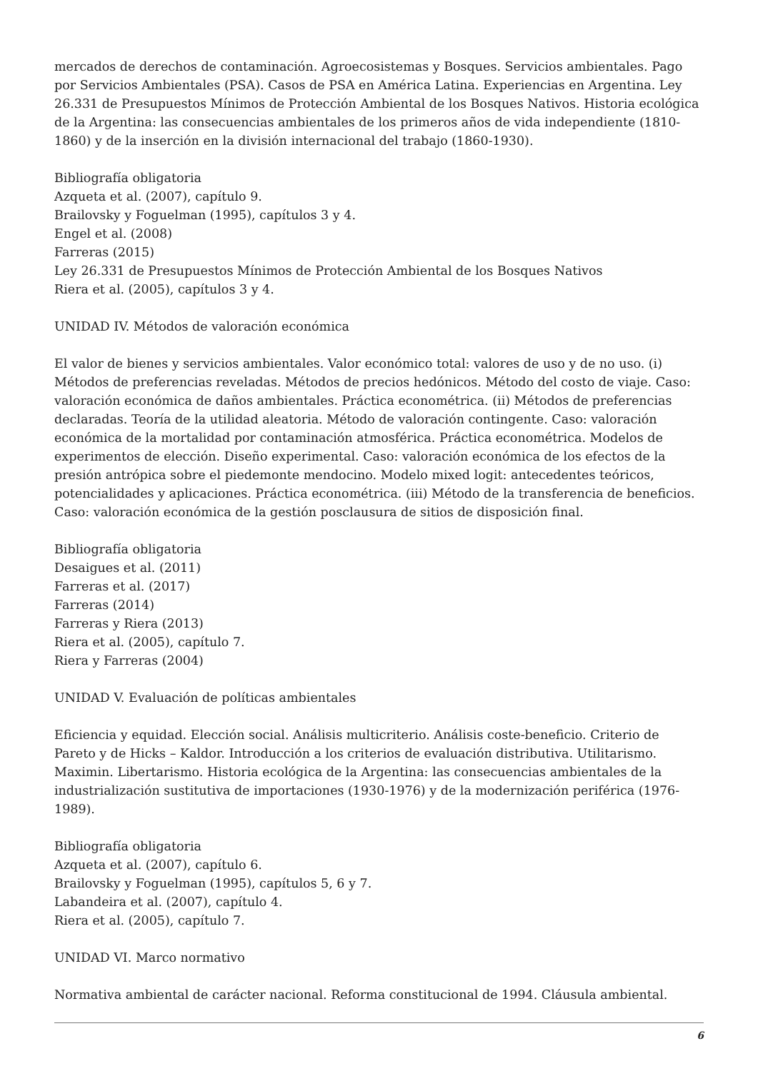mercados de derechos de contaminación. Agroecosistemas y Bosques. Servicios ambientales. Pago por Servicios Ambientales (PSA). Casos de PSA en América Latina. Experiencias en Argentina. Ley 26.331 de Presupuestos Mínimos de Protección Ambiental de los Bosques Nativos. Historia ecológica de la Argentina: las consecuencias ambientales de los primeros años de vida independiente (1810-1860) y de la inserción en la división internacional del trabajo (1860-1930).
Bibliografía obligatoria
Azqueta et al. (2007), capítulo 9.
Brailovsky y Foguelman (1995), capítulos 3 y 4.
Engel et al. (2008)
Farreras (2015)
Ley 26.331 de Presupuestos Mínimos de Protección Ambiental de los Bosques Nativos
Riera et al. (2005), capítulos 3 y 4.
UNIDAD IV. Métodos de valoración económica
El valor de bienes y servicios ambientales. Valor económico total: valores de uso y de no uso. (i) Métodos de preferencias reveladas. Métodos de precios hedónicos. Método del costo de viaje. Caso: valoración económica de daños ambientales. Práctica econométrica. (ii) Métodos de preferencias declaradas. Teoría de la utilidad aleatoria. Método de valoración contingente. Caso: valoración económica de la mortalidad por contaminación atmosférica. Práctica econométrica. Modelos de experimentos de elección. Diseño experimental. Caso: valoración económica de los efectos de la presión antrópica sobre el piedemonte mendocino. Modelo mixed logit: antecedentes teóricos, potencialidades y aplicaciones. Práctica econométrica. (iii) Método de la transferencia de beneficios. Caso: valoración económica de la gestión posclausura de sitios de disposición final.
Bibliografía obligatoria
Desaigues et al. (2011)
Farreras et al. (2017)
Farreras (2014)
Farreras y Riera (2013)
Riera et al. (2005), capítulo 7.
Riera y Farreras (2004)
UNIDAD V. Evaluación de políticas ambientales
Eficiencia y equidad. Elección social. Análisis multicriterio. Análisis coste-beneficio. Criterio de Pareto y de Hicks – Kaldor. Introducción a los criterios de evaluación distributiva. Utilitarismo. Maximin. Libertarismo. Historia ecológica de la Argentina: las consecuencias ambientales de la industrialización sustitutiva de importaciones (1930-1976) y de la modernización periférica (1976-1989).
Bibliografía obligatoria
Azqueta et al. (2007), capítulo 6.
Brailovsky y Foguelman (1995), capítulos 5, 6 y 7.
Labandeira et al. (2007), capítulo 4.
Riera et al. (2005), capítulo 7.
UNIDAD VI. Marco normativo
Normativa ambiental de carácter nacional. Reforma constitucional de 1994. Cláusula ambiental.
6